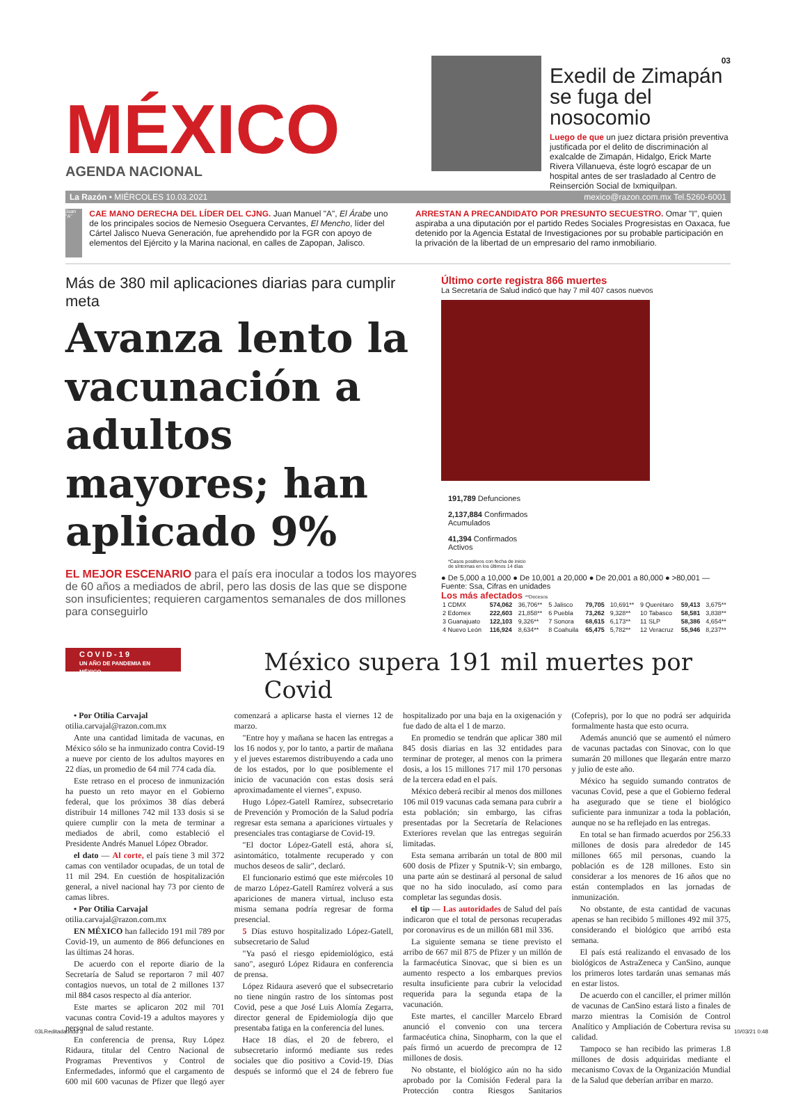MÉXICO
AGENDA NACIONAL
03
Exedil de Zimapán se fuga del nosocomio
Luego de que un juez dictara prisión preventiva justificada por el delito de discriminación al exalcalde de Zimapán, Hidalgo, Erick Marte Rivera Villanueva, éste logró escapar de un hospital antes de ser trasladado al Centro de Reinserción Social de Ixmiquilpan.
La Razón • MIÉRCOLES 10.03.2021 mexico@razon.com.mx Tel.5260-6001
Juan "A"
CAE MANO DERECHA DEL LÍDER DEL CJNG. Juan Manuel "A", El Árabe uno de los principales socios de Nemesio Oseguera Cervantes, El Mencho, líder del Cártel Jalisco Nueva Generación, fue aprehendido por la FGR con apoyo de elementos del Ejército y la Marina nacional, en calles de Zapopan, Jalisco.
ARRESTAN A PRECANDIDATO POR PRESUNTO SECUESTRO. Omar "I", quien aspiraba a una diputación por el partido Redes Sociales Progresistas en Oaxaca, fue detenido por la Agencia Estatal de Investigaciones por su probable participación en la privación de la libertad de un empresario del ramo inmobiliario.
Más de 380 mil aplicaciones diarias para cumplir meta
Avanza lento la vacunación a adultos mayores; han aplicado 9%
EL MEJOR ESCENARIO para el país era inocular a todos los mayores de 60 años a mediados de abril, pero las dosis de las que se dispone son insuficientes; requieren cargamentos semanales de dos millones para conseguirlo
Último corte registra 866 muertes
La Secretaría de Salud indicó que hay 7 mil 407 casos nuevos
191,789 Defunciones
2,137,884 Confirmados Acumulados
41,394 Confirmados Activos
*Casos positivos con fecha de inicio de síntomas en los últimos 14 días
● De 5,000 a 10,000 ● De 10,001 a 20,000 ● De 20,001 a 80,000 ● >80,001 — Fuente: Ssa, Cifras en unidades
Los más afectados **Decesos
| 1 CDMX | 574,062 | 36,706** | 5 Jalisco | 79,705 | 10,691** | 9 Querétaro | 59,413 | 3,675** |
| 2 Edomex | 222,603 | 21,858** | 6 Puebla | 73,262 | 9,328** | 10 Tabasco | 58,581 | 3,838** |
| 3 Guanajuato | 122,103 | 9,326** | 7 Sonora | 68,615 | 6,173** | 11 SLP | 58,386 | 4,654** |
| 4 Nuevo León | 116,924 | 8,634** | 8 Coahuila | 65,475 | 5,782** | 12 Veracruz | 55,946 | 8,237** |
C O V I D - 1 9
UN AÑO DE PANDEMIA EN MÉXICO
México supera 191 mil muertes por Covid
• Por Otilia Carvajal
otilia.carvajal@razon.com.mx
Ante una cantidad limitada de vacunas, en México sólo se ha inmunizado contra Covid-19 a nueve por ciento de los adultos mayores en 22 días, un promedio de 64 mil 774 cada día.
Este retraso en el proceso de inmunización ha puesto un reto mayor en el Gobierno federal, que los próximos 38 días deberá distribuir 14 millones 742 mil 133 dosis si se quiere cumplir con la meta de terminar a mediados de abril, como estableció el Presidente Andrés Manuel López Obrador.
el dato — Al corte, el país tiene 3 mil 372 camas con ventilador ocupadas, de un total de 11 mil 294. En cuestión de hospitalización general, a nivel nacional hay 73 por ciento de camas libres.
• Por Otilia Carvajal
otilia.carvajal@razon.com.mx
EN MÉXICO han fallecido 191 mil 789 por Covid-19, un aumento de 866 defunciones en las últimas 24 horas.
De acuerdo con el reporte diario de la Secretaría de Salud se reportaron 7 mil 407 contagios nuevos, un total de 2 millones 137 mil 884 casos respecto al día anterior.
Este martes se aplicaron 202 mil 701 vacunas contra Covid-19 a adultos mayores y personal de salud restante.
En conferencia de prensa, Ruy López Ridaura, titular del Centro Nacional de Programas Preventivos y Control de Enfermedades, informó que el cargamento de 600 mil 600 vacunas de Pfizer que llegó ayer comenzará a aplicarse hasta el viernes 12 de marzo.
"Entre hoy y mañana se hacen las entregas a los 16 nodos y, por lo tanto, a partir de mañana y el jueves estaremos distribuyendo a cada uno de los estados, por lo que posiblemente el inicio de vacunación con estas dosis será aproximadamente el viernes", expuso.
Hugo López-Gatell Ramírez, subsecretario de Prevención y Promoción de la Salud podría regresar esta semana a apariciones virtuales y presenciales tras contagiarse de Covid-19.
"El doctor López-Gatell está, ahora sí, asintomático, totalmente recuperado y con muchos deseos de salir", declaró.
El funcionario estimó que este miércoles 10 de marzo López-Gatell Ramírez volverá a sus apariciones de manera virtual, incluso esta misma semana podría regresar de forma presencial.
5 Días estuvo hospitalizado López-Gatell, subsecretario de Salud
"Ya pasó el riesgo epidemiológico, está sano", aseguró López Ridaura en conferencia de prensa.
López Ridaura aseveró que el subsecretario no tiene ningún rastro de los síntomas post Covid, pese a que José Luis Alomía Zegarra, director general de Epidemiología dijo que presentaba fatiga en la conferencia del lunes.
Hace 18 días, el 20 de febrero, el subsecretario informó mediante sus redes sociales que dio positivo a Covid-19. Días después se informó que el 24 de febrero fue hospitalizado por una baja en la oxigenación y fue dado de alta el 1 de marzo.
En promedio se tendrán que aplicar 380 mil 845 dosis diarias en las 32 entidades para terminar de proteger, al menos con la primera dosis, a los 15 millones 717 mil 170 personas de la tercera edad en el país.
México deberá recibir al menos dos millones 106 mil 019 vacunas cada semana para cubrir a esta población; sin embargo, las cifras presentadas por la Secretaría de Relaciones Exteriores revelan que las entregas seguirán limitadas.
Esta semana arribarán un total de 800 mil 600 dosis de Pfizer y Sputnik-V; sin embargo, una parte aún se destinará al personal de salud que no ha sido inoculado, así como para completar las segundas dosis.
el tip — Las autoridades de Salud del país indicaron que el total de personas recuperadas por coronavirus es de un millón 681 mil 336.
La siguiente semana se tiene previsto el arribo de 667 mil 875 de Pfizer y un millón de la farmacéutica Sinovac, que si bien es un aumento respecto a los embarques previos resulta insuficiente para cubrir la velocidad requerida para la segunda etapa de la vacunación.
Este martes, el canciller Marcelo Ebrard anunció el convenio con una tercera farmacéutica china, Sinopharm, con la que el país firmó un acuerdo de precompra de 12 millones de dosis.
No obstante, el biológico aún no ha sido aprobado por la Comisión Federal para la Protección contra Riesgos Sanitarios (Cofepris), por lo que no podrá ser adquirida formalmente hasta que esto ocurra.
Además anunció que se aumentó el número de vacunas pactadas con Sinovac, con lo que sumarán 20 millones que llegarán entre marzo y julio de este año.
México ha seguido sumando contratos de vacunas Covid, pese a que el Gobierno federal ha asegurado que se tiene el biológico suficiente para inmunizar a toda la población, aunque no se ha reflejado en las entregas.
En total se han firmado acuerdos por 256.33 millones de dosis para alrededor de 145 millones 665 mil personas, cuando la población es de 128 millones. Esto sin considerar a los menores de 16 años que no están contemplados en las jornadas de inmunización.
No obstante, de esta cantidad de vacunas apenas se han recibido 5 millones 492 mil 375, considerando el biológico que arribó esta semana.
El país está realizando el envasado de los biológicos de AstraZeneca y CanSino, aunque los primeros lotes tardarán unas semanas más en estar listos.
De acuerdo con el canciller, el primer millón de vacunas de CanSino estará listo a finales de marzo mientras la Comisión de Control Analítico y Ampliación de Cobertura revisa su calidad.
Tampoco se han recibido las primeras 1.8 millones de dosis adquiridas mediante el mecanismo Covax de la Organización Mundial de la Salud que deberían arribar en marzo.
03LReditada.indd 3 10/03/21 0:48